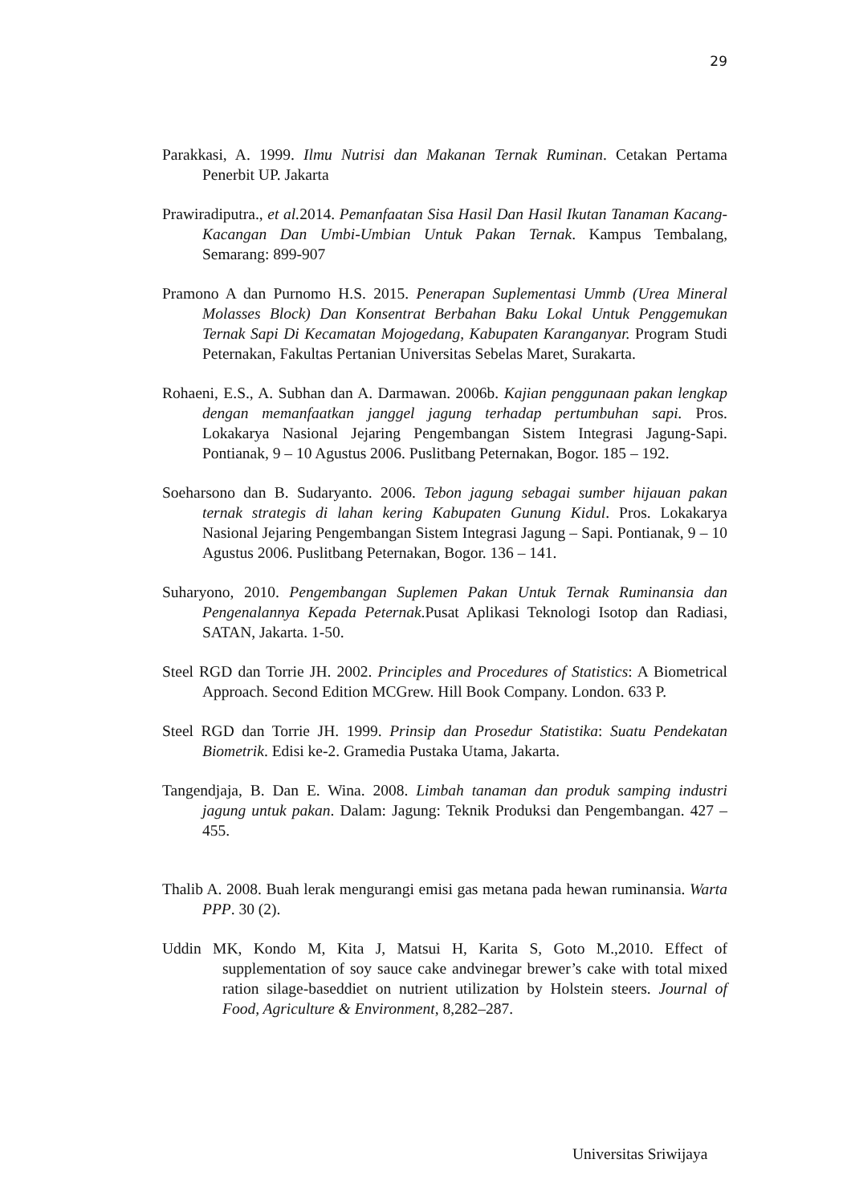29
Parakkasi, A. 1999. Ilmu Nutrisi dan Makanan Ternak Ruminan. Cetakan Pertama Penerbit UP. Jakarta
Prawiradiputra., et al. 2014. Pemanfaatan Sisa Hasil Dan Hasil Ikutan Tanaman Kacang-Kacangan Dan Umbi-Umbian Untuk Pakan Ternak. Kampus Tembalang, Semarang: 899-907
Pramono A dan Purnomo H.S. 2015. Penerapan Suplementasi Ummb (Urea Mineral Molasses Block) Dan Konsentrat Berbahan Baku Lokal Untuk Penggemukan Ternak Sapi Di Kecamatan Mojogedang, Kabupaten Karanganyar. Program Studi Peternakan, Fakultas Pertanian Universitas Sebelas Maret, Surakarta.
Rohaeni, E.S., A. Subhan dan A. Darmawan. 2006b. Kajian penggunaan pakan lengkap dengan memanfaatkan janggel jagung terhadap pertumbuhan sapi. Pros. Lokakarya Nasional Jejaring Pengembangan Sistem Integrasi Jagung-Sapi. Pontianak, 9 – 10 Agustus 2006. Puslitbang Peternakan, Bogor. 185 – 192.
Soeharsono dan B. Sudaryanto. 2006. Tebon jagung sebagai sumber hijauan pakan ternak strategis di lahan kering Kabupaten Gunung Kidul. Pros. Lokakarya Nasional Jejaring Pengembangan Sistem Integrasi Jagung – Sapi. Pontianak, 9 – 10 Agustus 2006. Puslitbang Peternakan, Bogor. 136 – 141.
Suharyono, 2010. Pengembangan Suplemen Pakan Untuk Ternak Ruminansia dan Pengenalannya Kepada Peternak.Pusat Aplikasi Teknologi Isotop dan Radiasi, SATAN, Jakarta. 1-50.
Steel RGD dan Torrie JH. 2002. Principles and Procedures of Statistics: A Biometrical Approach. Second Edition MCGrew. Hill Book Company. London. 633 P.
Steel RGD dan Torrie JH. 1999. Prinsip dan Prosedur Statistika: Suatu Pendekatan Biometrik. Edisi ke-2. Gramedia Pustaka Utama, Jakarta.
Tangendjaja, B. Dan E. Wina. 2008. Limbah tanaman dan produk samping industri jagung untuk pakan. Dalam: Jagung: Teknik Produksi dan Pengembangan. 427 – 455.
Thalib A. 2008. Buah lerak mengurangi emisi gas metana pada hewan ruminansia. Warta PPP. 30 (2).
Uddin MK, Kondo M, Kita J, Matsui H, Karita S, Goto M.,2010. Effect of supplementation of soy sauce cake andvinegar brewer’s cake with total mixed ration silage-baseddiet on nutrient utilization by Holstein steers. Journal of Food, Agriculture & Environment, 8,282–287.
Universitas Sriwijaya